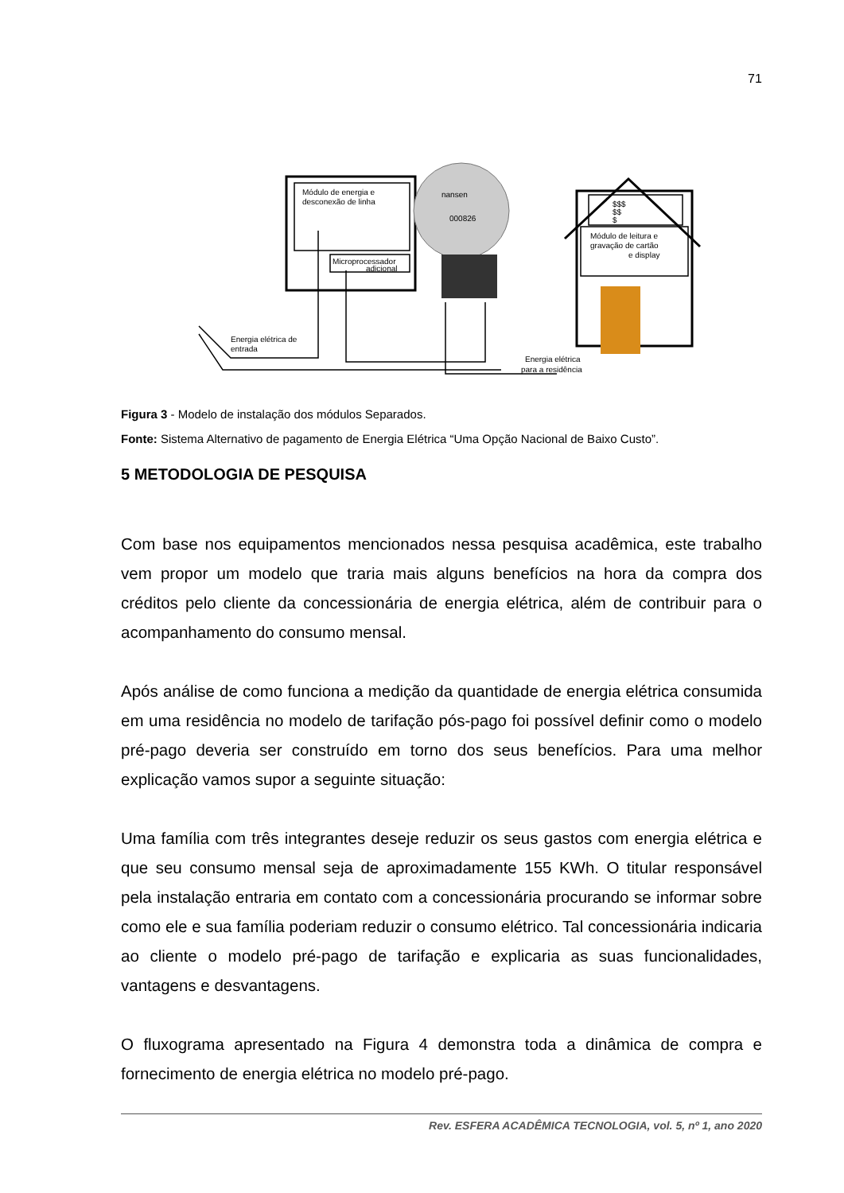71
Módulo de energia e
desconexão de linha
Microprocessador
adicional
$$$
$$
$
Módulo de leitura e
gravação de cartão
e display
Energia elétrica de
entrada
Energia elétrica
para a residência
nansen
000826
Figura 3 - Modelo de instalação dos módulos Separados.
Fonte: Sistema Alternativo de pagamento de Energia Elétrica “Uma Opção Nacional de Baixo Custo”.
5 METODOLOGIA DE PESQUISA
Com base nos equipamentos mencionados nessa pesquisa acadêmica, este trabalho vem propor um modelo que traria mais alguns benefícios na hora da compra dos créditos pelo cliente da concessionária de energia elétrica, além de contribuir para o acompanhamento do consumo mensal.
Após análise de como funciona a medição da quantidade de energia elétrica consumida em uma residência no modelo de tarifação pós-pago foi possível definir como o modelo pré-pago deveria ser construído em torno dos seus benefícios. Para uma melhor explicação vamos supor a seguinte situação:
Uma família com três integrantes deseje reduzir os seus gastos com energia elétrica e que seu consumo mensal seja de aproximadamente 155 KWh. O titular responsável pela instalação entraria em contato com a concessionária procurando se informar sobre como ele e sua família poderiam reduzir o consumo elétrico. Tal concessionária indicaria ao cliente o modelo pré-pago de tarifação e explicaria as suas funcionalidades, vantagens e desvantagens.
O fluxograma apresentado na Figura 4 demonstra toda a dinâmica de compra e fornecimento de energia elétrica no modelo pré-pago.
Rev. ESFERA ACADÊMICA TECNOLOGIA, vol. 5, nº 1, ano 2020